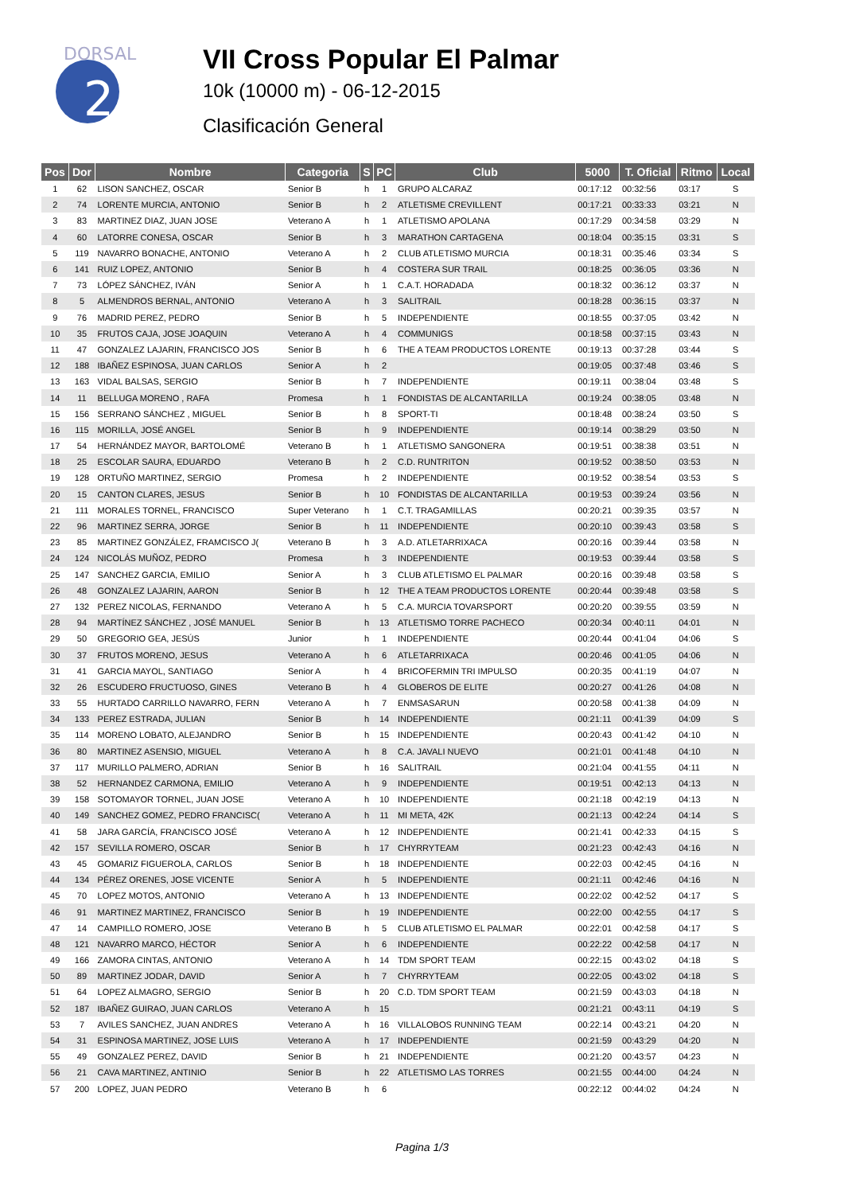DORSAL
21
VII Cross Popular El Palmar
10k (10000 m) - 06-12-2015
Clasificación General
| Pos | Dor | Nombre | Categoria | S | PC | Club | 5000 | T. Oficial | Ritmo | Local |
| --- | --- | --- | --- | --- | --- | --- | --- | --- | --- | --- |
| 1 | 62 | LISON SANCHEZ, OSCAR | Senior B | h | 1 | GRUPO ALCARAZ | 00:17:12 | 00:32:56 | 03:17 | S |
| 2 | 74 | LORENTE MURCIA, ANTONIO | Senior B | h | 2 | ATLETISME CREVILLENT | 00:17:21 | 00:33:33 | 03:21 | N |
| 3 | 83 | MARTINEZ DIAZ, JUAN JOSE | Veterano A | h | 1 | ATLETISMO APOLANA | 00:17:29 | 00:34:58 | 03:29 | N |
| 4 | 60 | LATORRE CONESA, OSCAR | Senior B | h | 3 | MARATHON CARTAGENA | 00:18:04 | 00:35:15 | 03:31 | S |
| 5 | 119 | NAVARRO BONACHE, ANTONIO | Veterano A | h | 2 | CLUB ATLETISMO MURCIA | 00:18:31 | 00:35:46 | 03:34 | S |
| 6 | 141 | RUIZ LOPEZ, ANTONIO | Senior B | h | 4 | COSTERA SUR TRAIL | 00:18:25 | 00:36:05 | 03:36 | N |
| 7 | 73 | LÓPEZ SÁNCHEZ, IVÁN | Senior A | h | 1 | C.A.T. HORADADA | 00:18:32 | 00:36:12 | 03:37 | N |
| 8 | 5 | ALMENDROS BERNAL, ANTONIO | Veterano A | h | 3 | SALITRAIL | 00:18:28 | 00:36:15 | 03:37 | N |
| 9 | 76 | MADRID PEREZ, PEDRO | Senior B | h | 5 | INDEPENDIENTE | 00:18:55 | 00:37:05 | 03:42 | N |
| 10 | 35 | FRUTOS CAJA, JOSE JOAQUIN | Veterano A | h | 4 | COMMUNIGS | 00:18:58 | 00:37:15 | 03:43 | N |
| 11 | 47 | GONZALEZ LAJARIN, FRANCISCO JOS | Senior B | h | 6 | THE A TEAM PRODUCTOS LORENTE | 00:19:13 | 00:37:28 | 03:44 | S |
| 12 | 188 | IBAÑEZ ESPINOSA, JUAN CARLOS | Senior A | h | 2 | | 00:19:05 | 00:37:48 | 03:46 | S |
| 13 | 163 | VIDAL BALSAS, SERGIO | Senior B | h | 7 | INDEPENDIENTE | 00:19:11 | 00:38:04 | 03:48 | S |
| 14 | 11 | BELLUGA MORENO , RAFA | Promesa | h | 1 | FONDISTAS DE ALCANTARILLA | 00:19:24 | 00:38:05 | 03:48 | N |
| 15 | 156 | SERRANO SÁNCHEZ , MIGUEL | Senior B | h | 8 | SPORT-TI | 00:18:48 | 00:38:24 | 03:50 | S |
| 16 | 115 | MORILLA, JOSÉ ANGEL | Senior B | h | 9 | INDEPENDIENTE | 00:19:14 | 00:38:29 | 03:50 | N |
| 17 | 54 | HERNÁNDEZ MAYOR, BARTOLOMÉ | Veterano B | h | 1 | ATLETISMO SANGONERA | 00:19:51 | 00:38:38 | 03:51 | N |
| 18 | 25 | ESCOLAR SAURA, EDUARDO | Veterano B | h | 2 | C.D. RUNTRITON | 00:19:52 | 00:38:50 | 03:53 | N |
| 19 | 128 | ORTUÑO MARTINEZ, SERGIO | Promesa | h | 2 | INDEPENDIENTE | 00:19:52 | 00:38:54 | 03:53 | S |
| 20 | 15 | CANTON CLARES, JESUS | Senior B | h | 10 | FONDISTAS DE ALCANTARILLA | 00:19:53 | 00:39:24 | 03:56 | N |
| 21 | 111 | MORALES TORNEL, FRANCISCO | Super Veterano | h | 1 | C.T. TRAGAMILLAS | 00:20:21 | 00:39:35 | 03:57 | N |
| 22 | 96 | MARTINEZ SERRA, JORGE | Senior B | h | 11 | INDEPENDIENTE | 00:20:10 | 00:39:43 | 03:58 | S |
| 23 | 85 | MARTINEZ GONZÁLEZ, FRAMCISCO J( | Veterano B | h | 3 | A.D. ATLETARRIXACA | 00:20:16 | 00:39:44 | 03:58 | N |
| 24 | 124 | NICOLÁS MUÑOZ, PEDRO | Promesa | h | 3 | INDEPENDIENTE | 00:19:53 | 00:39:44 | 03:58 | S |
| 25 | 147 | SANCHEZ GARCIA, EMILIO | Senior A | h | 3 | CLUB ATLETISMO EL PALMAR | 00:20:16 | 00:39:48 | 03:58 | S |
| 26 | 48 | GONZALEZ LAJARIN, AARON | Senior B | h | 12 | THE A TEAM PRODUCTOS LORENTE | 00:20:44 | 00:39:48 | 03:58 | S |
| 27 | 132 | PEREZ NICOLAS, FERNANDO | Veterano A | h | 5 | C.A. MURCIA TOVARSPORT | 00:20:20 | 00:39:55 | 03:59 | N |
| 28 | 94 | MARTÍNEZ SÁNCHEZ , JOSÉ MANUEL | Senior B | h | 13 | ATLETISMO TORRE PACHECO | 00:20:34 | 00:40:11 | 04:01 | N |
| 29 | 50 | GREGORIO GEA, JESÚS | Junior | h | 1 | INDEPENDIENTE | 00:20:44 | 00:41:04 | 04:06 | S |
| 30 | 37 | FRUTOS MORENO, JESUS | Veterano A | h | 6 | ATLETARRIXACA | 00:20:46 | 00:41:05 | 04:06 | N |
| 31 | 41 | GARCIA MAYOL, SANTIAGO | Senior A | h | 4 | BRICOFERMIN TRI IMPULSO | 00:20:35 | 00:41:19 | 04:07 | N |
| 32 | 26 | ESCUDERO FRUCTUOSO, GINES | Veterano B | h | 4 | GLOBEROS DE ELITE | 00:20:27 | 00:41:26 | 04:08 | N |
| 33 | 55 | HURTADO CARRILLO NAVARRO, FERN | Veterano A | h | 7 | ENMSASARUN | 00:20:58 | 00:41:38 | 04:09 | N |
| 34 | 133 | PEREZ ESTRADA, JULIAN | Senior B | h | 14 | INDEPENDIENTE | 00:21:11 | 00:41:39 | 04:09 | S |
| 35 | 114 | MORENO LOBATO, ALEJANDRO | Senior B | h | 15 | INDEPENDIENTE | 00:20:43 | 00:41:42 | 04:10 | N |
| 36 | 80 | MARTINEZ ASENSIO, MIGUEL | Veterano A | h | 8 | C.A. JAVALI NUEVO | 00:21:01 | 00:41:48 | 04:10 | N |
| 37 | 117 | MURILLO PALMERO, ADRIAN | Senior B | h | 16 | SALITRAIL | 00:21:04 | 00:41:55 | 04:11 | N |
| 38 | 52 | HERNANDEZ CARMONA, EMILIO | Veterano A | h | 9 | INDEPENDIENTE | 00:19:51 | 00:42:13 | 04:13 | N |
| 39 | 158 | SOTOMAYOR TORNEL, JUAN JOSE | Veterano A | h | 10 | INDEPENDIENTE | 00:21:18 | 00:42:19 | 04:13 | N |
| 40 | 149 | SANCHEZ GOMEZ, PEDRO FRANCISC( | Veterano A | h | 11 | MI META, 42K | 00:21:13 | 00:42:24 | 04:14 | S |
| 41 | 58 | JARA GARCÍA, FRANCISCO JOSÉ | Veterano A | h | 12 | INDEPENDIENTE | 00:21:41 | 00:42:33 | 04:15 | S |
| 42 | 157 | SEVILLA ROMERO, OSCAR | Senior B | h | 17 | CHYRRYTEAM | 00:21:23 | 00:42:43 | 04:16 | N |
| 43 | 45 | GOMARIZ FIGUEROLA, CARLOS | Senior B | h | 18 | INDEPENDIENTE | 00:22:03 | 00:42:45 | 04:16 | N |
| 44 | 134 | PÉREZ ORENES, JOSE VICENTE | Senior A | h | 5 | INDEPENDIENTE | 00:21:11 | 00:42:46 | 04:16 | N |
| 45 | 70 | LOPEZ MOTOS, ANTONIO | Veterano A | h | 13 | INDEPENDIENTE | 00:22:02 | 00:42:52 | 04:17 | S |
| 46 | 91 | MARTINEZ MARTINEZ, FRANCISCO | Senior B | h | 19 | INDEPENDIENTE | 00:22:00 | 00:42:55 | 04:17 | S |
| 47 | 14 | CAMPILLO ROMERO, JOSE | Veterano B | h | 5 | CLUB ATLETISMO EL PALMAR | 00:22:01 | 00:42:58 | 04:17 | S |
| 48 | 121 | NAVARRO MARCO, HÉCTOR | Senior A | h | 6 | INDEPENDIENTE | 00:22:22 | 00:42:58 | 04:17 | N |
| 49 | 166 | ZAMORA CINTAS, ANTONIO | Veterano A | h | 14 | TDM SPORT TEAM | 00:22:15 | 00:43:02 | 04:18 | S |
| 50 | 89 | MARTINEZ JODAR, DAVID | Senior A | h | 7 | CHYRRYTEAM | 00:22:05 | 00:43:02 | 04:18 | S |
| 51 | 64 | LOPEZ ALMAGRO, SERGIO | Senior B | h | 20 | C.D. TDM SPORT TEAM | 00:21:59 | 00:43:03 | 04:18 | N |
| 52 | 187 | IBAÑEZ GUIRAO, JUAN CARLOS | Veterano A | h | 15 | | 00:21:21 | 00:43:11 | 04:19 | S |
| 53 | 7 | AVILES SANCHEZ, JUAN ANDRES | Veterano A | h | 16 | VILLALOBOS RUNNING TEAM | 00:22:14 | 00:43:21 | 04:20 | N |
| 54 | 31 | ESPINOSA MARTINEZ, JOSE LUIS | Veterano A | h | 17 | INDEPENDIENTE | 00:21:59 | 00:43:29 | 04:20 | N |
| 55 | 49 | GONZALEZ PEREZ, DAVID | Senior B | h | 21 | INDEPENDIENTE | 00:21:20 | 00:43:57 | 04:23 | N |
| 56 | 21 | CAVA MARTINEZ, ANTINIO | Senior B | h | 22 | ATLETISMO LAS TORRES | 00:21:55 | 00:44:00 | 04:24 | N |
| 57 | 200 | LOPEZ, JUAN PEDRO | Veterano B | h | 6 | | 00:22:12 | 00:44:02 | 04:24 | N |
Pagina 1/3